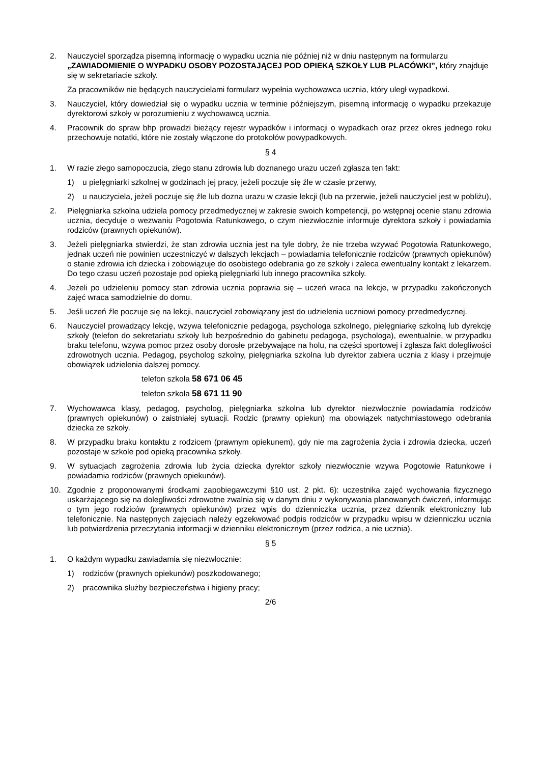2. Nauczyciel sporządza pisemną informację o wypadku ucznia nie później niż w dniu następnym na formularzu „ZAWIADOMIENIE O WYPADKU OSOBY POZOSTAJĄCEJ POD OPIEKĄ SZKOŁY LUB PLACÓWKI”, który znajduje się w sekretariacie szkoły.
Za pracowników nie będących nauczycielami formularz wypełnia wychowawca ucznia, który uległ wypadkowi.
3. Nauczyciel, który dowiedział się o wypadku ucznia w terminie późniejszym, pisemną informację o wypadku przekazuje dyrektorowi szkoły w porozumieniu z wychowawcą ucznia.
4. Pracownik do spraw bhp prowadzi bieżący rejestr wypadków i informacji o wypadkach oraz przez okres jednego roku przechowuje notatki, które nie zostały włączone do protokołów powypadkowych.
§ 4
1. W razie złego samopoczucia, złego stanu zdrowia lub doznanego urazu uczeń zgłasza ten fakt:
1) u pielęgniarki szkolnej w godzinach jej pracy, jeżeli poczuje się źle w czasie przerwy,
2) u nauczyciela, jeżeli poczuje się źle lub dozna urazu w czasie lekcji (lub na przerwie, jeżeli nauczyciel jest w pobliżu),
2. Pielęgniarka szkolna udziela pomocy przedmedycznej w zakresie swoich kompetencji, po wstępnej ocenie stanu zdrowia ucznia, decyduje o wezwaniu Pogotowia Ratunkowego, o czym niezwłocznie informuje dyrektora szkoły i powiadamia rodziców (prawnych opiekunów).
3. Jeżeli pielęgniarka stwierdzi, że stan zdrowia ucznia jest na tyle dobry, że nie trzeba wzywać Pogotowia Ratunkowego, jednak uczeń nie powinien uczestniczyć w dalszych lekcjach – powiadamia telefonicznie rodziców (prawnych opiekunów) o stanie zdrowia ich dziecka i zobowiązuje do osobistego odebrania go ze szkoły i zaleca ewentualny kontakt z lekarzem. Do tego czasu uczeń pozostaje pod opieką pielęgniarki lub innego pracownika szkoły.
4. Jeżeli po udzieleniu pomocy stan zdrowia ucznia poprawia się – uczeń wraca na lekcje, w przypadku zakończonych zajęć wraca samodzielnie do domu.
5. Jeśli uczeń źle poczuje się na lekcji, nauczyciel zobowiązany jest do udzielenia uczniowi pomocy przedmedycznej.
6. Nauczyciel prowadzący lekcję, wzywa telefonicznie pedagoga, psychologa szkolnego, pielęgniarkę szkolną lub dyrekcję szkoły (telefon do sekretariatu szkoły lub bezpośrednio do gabinetu pedagoga, psychologa), ewentualnie, w przypadku braku telefonu, wzywa pomoc przez osoby dorosłe przebywające na holu, na części sportowej i zgłasza fakt dolegliwości zdrowotnych ucznia. Pedagog, psycholog szkolny, pielęgniarka szkolna lub dyrektor zabiera ucznia z klasy i przejmuje obowiązek udzielenia dalszej pomocy.
telefon szkoła 58 671 06 45
telefon szkoła 58 671 11 90
7. Wychowawca klasy, pedagog, psycholog, pielęgniarka szkolna lub dyrektor niezwłocznie powiadamia rodziców (prawnych opiekunów) o zaistniałej sytuacji. Rodzic (prawny opiekun) ma obowiązek natychmiastowego odebrania dziecka ze szkoły.
8. W przypadku braku kontaktu z rodzicem (prawnym opiekunem), gdy nie ma zagrożenia życia i zdrowia dziecka, uczeń pozostaje w szkole pod opieką pracownika szkoły.
9. W sytuacjach zagrożenia zdrowia lub życia dziecka dyrektor szkoły niezwłocznie wzywa Pogotowie Ratunkowe i powiadamia rodziców (prawnych opiekunów).
10. Zgodnie z proponowanymi środkami zapobiegawczymi §10 ust. 2 pkt. 6): uczestnika zajęć wychowania fizycznego uskarżającego się na dolegliwości zdrowotne zwalnia się w danym dniu z wykonywania planowanych ćwiczeń, informując o tym jego rodziców (prawnych opiekunów) przez wpis do dzienniczka ucznia, przez dziennik elektroniczny lub telefonicznie. Na następnych zajęciach należy egzekwować podpis rodziców w przypadku wpisu w dzienniczku ucznia lub potwierdzenia przeczytania informacji w dzienniku elektronicznym (przez rodzica, a nie ucznia).
§ 5
1. O każdym wypadku zawiadamia się niezwłocznie:
1) rodziców (prawnych opiekunów) poszkodowanego;
2) pracownika służby bezpieczeństwa i higieny pracy;
2/6